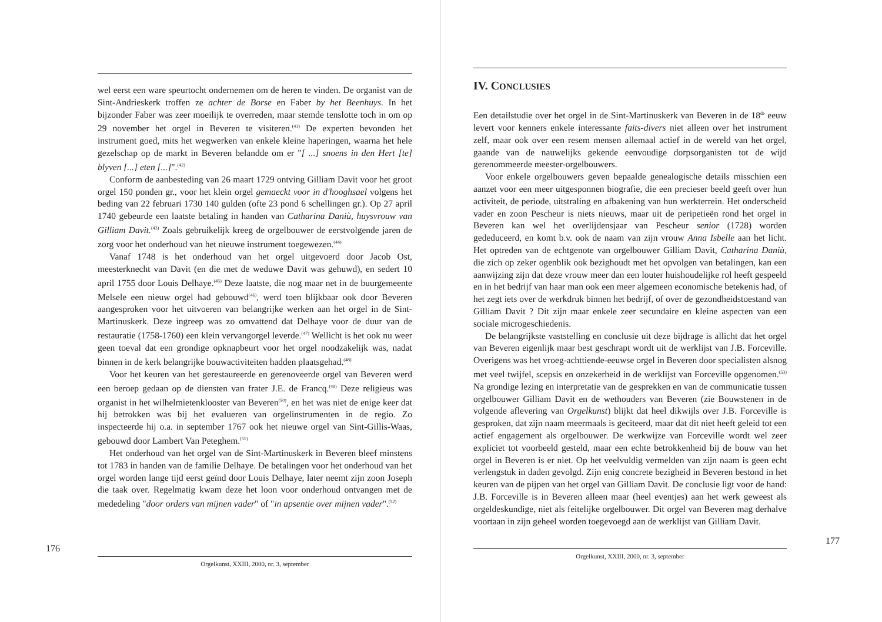wel eerst een ware speurtocht ondernemen om de heren te vinden. De organist van de Sint-Andrieskerk troffen ze achter de Borse en Faber by het Beenhuys. In het bijzonder Faber was zeer moeilijk te overreden, maar stemde tenslotte toch in om op 29 november het orgel in Beveren te visiteren.<sup>(41)</sup> De experten bevonden het instrument goed, mits het wegwerken van enkele kleine haperingen, waarna het hele gezelschap op de markt in Beveren belandde om er "[ ...] snoens in den Hert [te] blyven [...] eten [...]".<sup>(42)</sup>
Conform de aanbesteding van 26 maart 1729 ontving Gilliam Davit voor het groot orgel 150 ponden gr., voor het klein orgel gemaeckt voor in d'hooghsael volgens het beding van 22 februari 1730 140 gulden (ofte 23 pond 6 schellingen gr.). Op 27 april 1740 gebeurde een laatste betaling in handen van Catharina Daniù, huysvrouw van Gilliam Davit.<sup>(43)</sup> Zoals gebruikelijk kreeg de orgelbouwer de eerstvolgende jaren de zorg voor het onderhoud van het nieuwe instrument toegewezen.<sup>(44)</sup>
Vanaf 1748 is het onderhoud van het orgel uitgevoerd door Jacob Ost, meesterknecht van Davit (en die met de weduwe Davit was gehuwd), en sedert 10 april 1755 door Louis Delhaye.<sup>(45)</sup> Deze laatste, die nog maar net in de buurgemeente Melsele een nieuw orgel had gebouwd<sup>(46)</sup>, werd toen blijkbaar ook door Beveren aangesproken voor het uitvoeren van belangrijke werken aan het orgel in de Sint-Martinuskerk. Deze ingreep was zo omvattend dat Delhaye voor de duur van de restauratie (1758-1760) een klein vervangorgel leverde.<sup>(47)</sup> Wellicht is het ook nu weer geen toeval dat een grondige opknapbeurt voor het orgel noodzakelijk was, nadat binnen in de kerk belangrijke bouwactiviteiten hadden plaatsgehad.<sup>(48)</sup>
Voor het keuren van het gerestaureerde en gerenoveerde orgel van Beveren werd een beroep gedaan op de diensten van frater J.E. de Francq.<sup>(49)</sup> Deze religieus was organist in het wilhelmietenklooster van Beveren<sup>(50)</sup>, en het was niet de enige keer dat hij betrokken was bij het evalueren van orgelinstrumenten in de regio. Zo inspecteerde hij o.a. in september 1767 ook het nieuwe orgel van Sint-Gillis-Waas, gebouwd door Lambert Van Peteghem.<sup>(51)</sup>
Het onderhoud van het orgel van de Sint-Martinuskerk in Beveren bleef minstens tot 1783 in handen van de familie Delhaye. De betalingen voor het onderhoud van het orgel worden lange tijd eerst geïnd door Louis Delhaye, later neemt zijn zoon Joseph die taak over. Regelmatig kwam deze het loon voor onderhoud ontvangen met de mededeling "door orders van mijnen vader" of "in apsentie over mijnen vader".<sup>(52)</sup>
176
Orgelkunst, XXIII, 2000, nr. 3, september
IV. CONCLUSIES
Een detailstudie over het orgel in de Sint-Martinuskerk van Beveren in de 18<sup>de</sup> eeuw levert voor kenners enkele interessante faits-divers niet alleen over het instrument zelf, maar ook over een resem mensen allemaal actief in de wereld van het orgel, gaande van de nauwelijks gekende eenvoudige dorpsorganisten tot de wijd gerenommeerde meester-orgelbouwers.
Voor enkele orgelbouwers geven bepaalde genealogische details misschien een aanzet voor een meer uitgesponnen biografie, die een precieser beeld geeft over hun activiteit, de periode, uitstraling en afbakening van hun werkterrein. Het onderscheid vader en zoon Pescheur is niets nieuws, maar uit de peripetieën rond het orgel in Beveren kan wel het overlijdensjaar van Pescheur senior (1728) worden gededuceerd, en komt b.v. ook de naam van zijn vrouw Anna Isbelle aan het licht. Het optreden van de echtgenote van orgelbouwer Gilliam Davit, Catharina Daniù, die zich op zeker ogenblik ook bezighoudt met het opvolgen van betalingen, kan een aanwijzing zijn dat deze vrouw meer dan een louter huishoudelijke rol heeft gespeeld en in het bedrijf van haar man ook een meer algemeen economische betekenis had, of het zegt iets over de werkdruk binnen het bedrijf, of over de gezondheidstoestand van Gilliam Davit ? Dit zijn maar enkele zeer secundaire en kleine aspecten van een sociale microgeschiedenis.
De belangrijkste vaststelling en conclusie uit deze bijdrage is allicht dat het orgel van Beveren eigenlijk maar best geschrapt wordt uit de werklijst van J.B. Forceville. Overigens was het vroeg-achttiende-eeuwse orgel in Beveren door specialisten alsnog met veel twijfel, scepsis en onzekerheid in de werklijst van Forceville opgenomen.<sup>(53)</sup> Na grondige lezing en interpretatie van de gesprekken en van de communicatie tussen orgelbouwer Gilliam Davit en de wethouders van Beveren (zie Bouwstenen in de volgende aflevering van Orgelkunst) blijkt dat heel dikwijls over J.B. Forceville is gesproken, dat zijn naam meermaals is geciteerd, maar dat dit niet heeft geleid tot een actief engagement als orgelbouwer. De werkwijze van Forceville wordt wel zeer expliciet tot voorbeeld gesteld, maar een echte betrokkenheid bij de bouw van het orgel in Beveren is er niet. Op het veelvuldig vermelden van zijn naam is geen echt verlengstuk in daden gevolgd. Zijn enig concrete bezigheid in Beveren bestond in het keuren van de pijpen van het orgel van Gilliam Davit. De conclusie ligt voor de hand: J.B. Forceville is in Beveren alleen maar (heel eventjes) aan het werk geweest als orgeldeskundige, niet als feitelijke orgelbouwer. Dit orgel van Beveren mag derhalve voortaan in zijn geheel worden toegevoegd aan de werklijst van Gilliam Davit.
177
Orgelkunst, XXIII, 2000, nr. 3, september